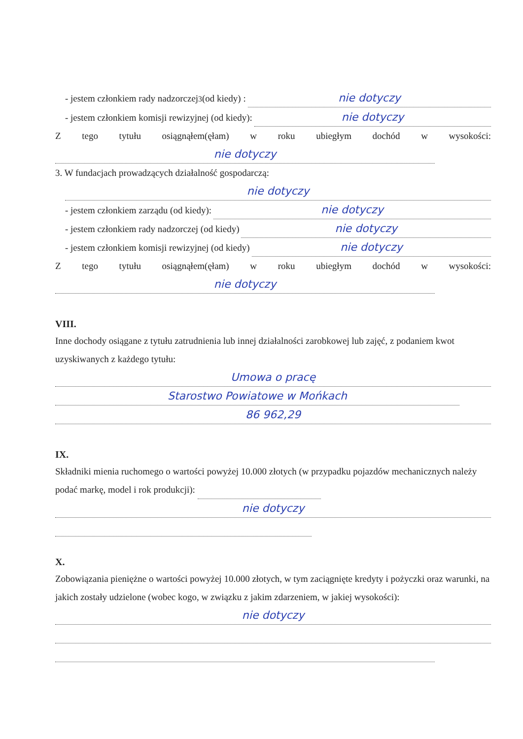- jestem członkiem rady nadzorczej<sup>3</sup> (od kiedy) : nie dotyczy
- jestem członkiem komisji rewizyjnej (od kiedy): nie dotyczy
Z tego tytułu osiągnąłem(ęłam) w roku ubiegłym dochód w wysokości:
nie dotyczy
3. W fundacjach prowadzących działalność gospodarczą:
nie dotyczy
- jestem członkiem zarządu (od kiedy): nie dotyczy
- jestem członkiem rady nadzorczej (od kiedy) nie dotyczy
- jestem członkiem komisji rewizyjnej (od kiedy) nie dotyczy
Z tego tytułu osiągnąłem(ęłam) w roku ubiegłym dochód w wysokości:
nie dotyczy
VIII.
Inne dochody osiągane z tytułu zatrudnienia lub innej działalności zarobkowej lub zajęć, z podaniem kwot uzyskiwanych z każdego tytułu:
Umowa o pracę
Starostwo Powiatowe w Mońkach
86 962,29
IX.
Składniki mienia ruchomego o wartości powyżej 10.000 złotych (w przypadku pojazdów mechanicznych należy podać markę, model i rok produkcji):
nie dotyczy
X.
Zobowiązania pieniężne o wartości powyżej 10.000 złotych, w tym zaciągnięte kredyty i pożyczki oraz warunki, na jakich zostały udzielone (wobec kogo, w związku z jakim zdarzeniem, w jakiej wysokości):
nie dotyczy